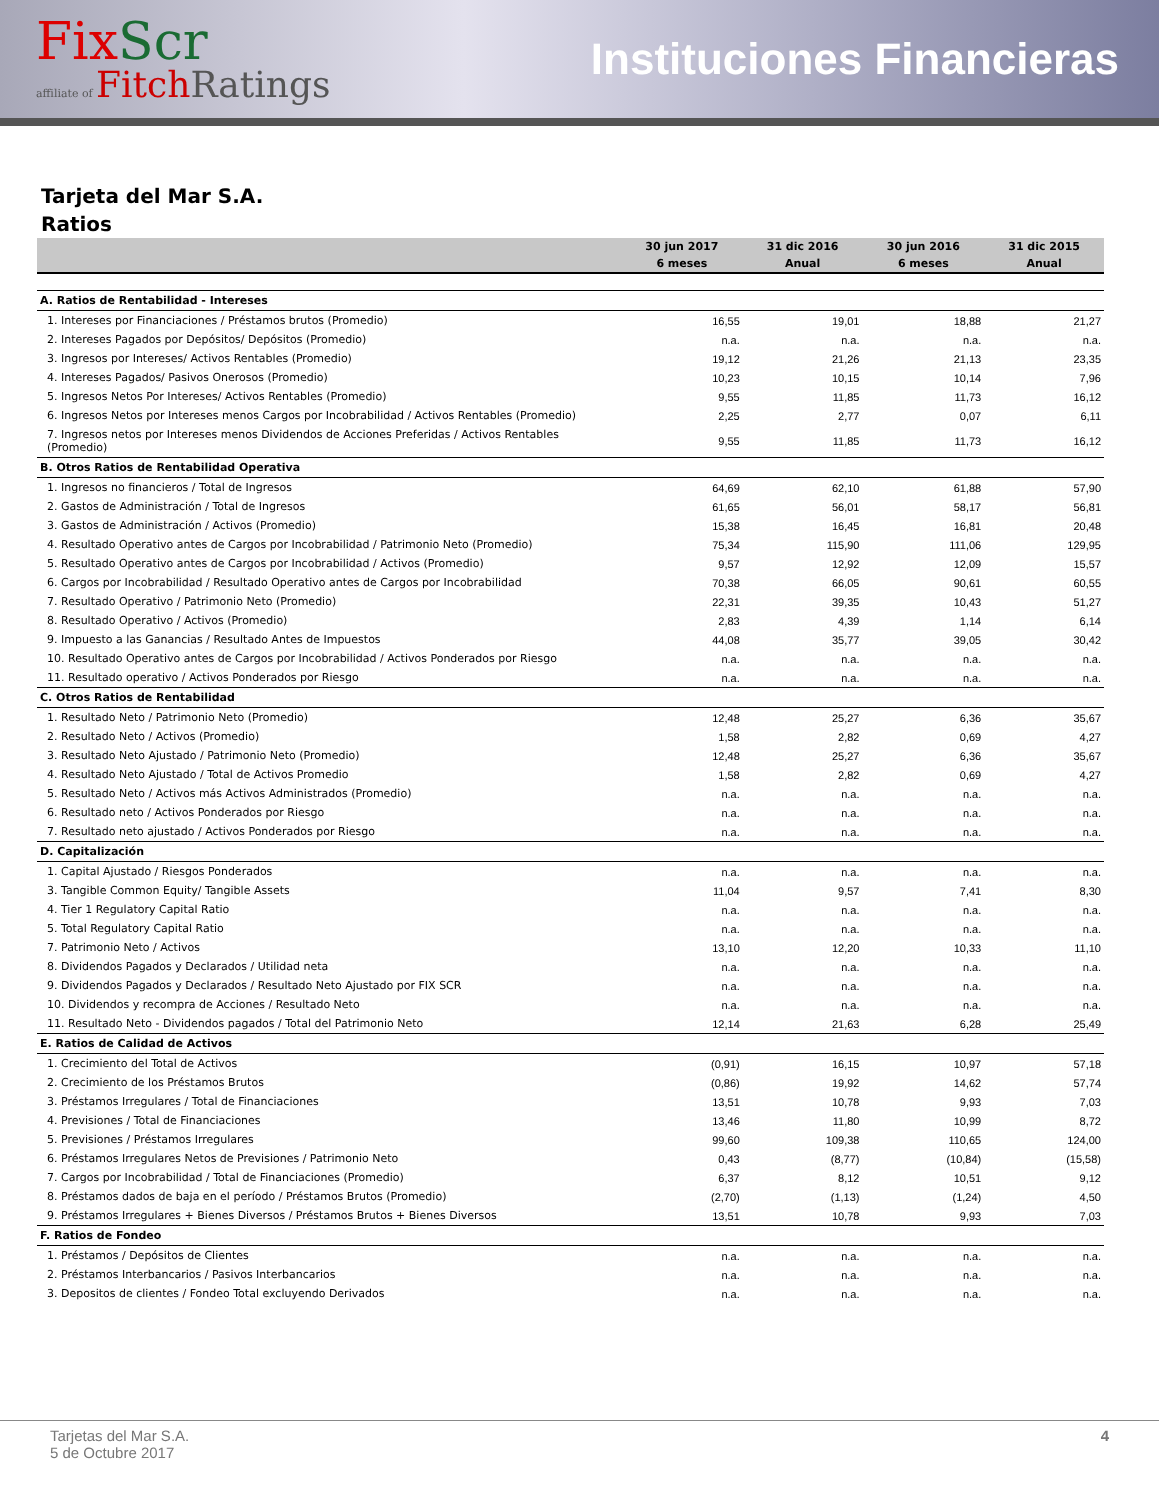FixScr
affiliate of FitchRatings
Instituciones Financieras
Tarjeta del Mar S.A.
Ratios
| | 30 jun 2017 | 31 dic 2016 | 30 jun 2016 | 31 dic 2015 |
| --- | --- | --- | --- | --- |
| | 6 meses | Anual | 6 meses | Anual |
| A. Ratios de Rentabilidad - Intereses | | | | |
| 1. Intereses por Financiaciones / Préstamos brutos (Promedio) | 16,55 | 19,01 | 18,88 | 21,27 |
| 2. Intereses Pagados por Depósitos/ Depósitos (Promedio) | n.a. | n.a. | n.a. | n.a. |
| 3. Ingresos por Intereses/ Activos Rentables (Promedio) | 19,12 | 21,26 | 21,13 | 23,35 |
| 4. Intereses Pagados/ Pasivos Onerosos (Promedio) | 10,23 | 10,15 | 10,14 | 7,96 |
| 5. Ingresos Netos Por Intereses/ Activos Rentables (Promedio) | 9,55 | 11,85 | 11,73 | 16,12 |
| 6. Ingresos Netos por Intereses menos Cargos por Incobrabilidad / Activos Rentables (Promedio) | 2,25 | 2,77 | 0,07 | 6,11 |
| 7. Ingresos netos por Intereses menos Dividendos de Acciones Preferidas / Activos Rentables (Promedio) | 9,55 | 11,85 | 11,73 | 16,12 |
| B. Otros Ratios de Rentabilidad Operativa | | | | |
| 1. Ingresos no financieros / Total de Ingresos | 64,69 | 62,10 | 61,88 | 57,90 |
| 2. Gastos de Administración / Total de Ingresos | 61,65 | 56,01 | 58,17 | 56,81 |
| 3. Gastos de Administración / Activos (Promedio) | 15,38 | 16,45 | 16,81 | 20,48 |
| 4. Resultado Operativo antes de Cargos por Incobrabilidad / Patrimonio Neto (Promedio) | 75,34 | 115,90 | 111,06 | 129,95 |
| 5. Resultado Operativo antes de Cargos por Incobrabilidad / Activos (Promedio) | 9,57 | 12,92 | 12,09 | 15,57 |
| 6. Cargos por Incobrabilidad / Resultado Operativo antes de Cargos por Incobrabilidad | 70,38 | 66,05 | 90,61 | 60,55 |
| 7. Resultado Operativo / Patrimonio Neto (Promedio) | 22,31 | 39,35 | 10,43 | 51,27 |
| 8. Resultado Operativo / Activos (Promedio) | 2,83 | 4,39 | 1,14 | 6,14 |
| 9. Impuesto a las Ganancias / Resultado Antes de Impuestos | 44,08 | 35,77 | 39,05 | 30,42 |
| 10. Resultado Operativo antes de Cargos por Incobrabilidad / Activos Ponderados por Riesgo | n.a. | n.a. | n.a. | n.a. |
| 11. Resultado operativo / Activos Ponderados por Riesgo | n.a. | n.a. | n.a. | n.a. |
| C. Otros Ratios de Rentabilidad | | | | |
| 1. Resultado Neto / Patrimonio Neto (Promedio) | 12,48 | 25,27 | 6,36 | 35,67 |
| 2. Resultado Neto / Activos (Promedio) | 1,58 | 2,82 | 0,69 | 4,27 |
| 3. Resultado Neto Ajustado / Patrimonio Neto (Promedio) | 12,48 | 25,27 | 6,36 | 35,67 |
| 4. Resultado Neto Ajustado / Total de Activos Promedio | 1,58 | 2,82 | 0,69 | 4,27 |
| 5. Resultado Neto / Activos más Activos Administrados (Promedio) | n.a. | n.a. | n.a. | n.a. |
| 6. Resultado neto / Activos Ponderados por Riesgo | n.a. | n.a. | n.a. | n.a. |
| 7. Resultado neto ajustado / Activos Ponderados por Riesgo | n.a. | n.a. | n.a. | n.a. |
| D. Capitalización | | | | |
| 1. Capital Ajustado / Riesgos Ponderados | n.a. | n.a. | n.a. | n.a. |
| 3. Tangible Common Equity/ Tangible Assets | 11,04 | 9,57 | 7,41 | 8,30 |
| 4. Tier 1 Regulatory Capital Ratio | n.a. | n.a. | n.a. | n.a. |
| 5. Total Regulatory Capital Ratio | n.a. | n.a. | n.a. | n.a. |
| 7. Patrimonio Neto / Activos | 13,10 | 12,20 | 10,33 | 11,10 |
| 8. Dividendos Pagados y Declarados / Utilidad neta | n.a. | n.a. | n.a. | n.a. |
| 9. Dividendos Pagados y Declarados / Resultado Neto Ajustado por FIX SCR | n.a. | n.a. | n.a. | n.a. |
| 10. Dividendos y recompra de Acciones / Resultado Neto | n.a. | n.a. | n.a. | n.a. |
| 11. Resultado Neto - Dividendos pagados / Total del Patrimonio Neto | 12,14 | 21,63 | 6,28 | 25,49 |
| E. Ratios de Calidad de Activos | | | | |
| 1. Crecimiento del Total de Activos | (0,91) | 16,15 | 10,97 | 57,18 |
| 2. Crecimiento de los Préstamos Brutos | (0,86) | 19,92 | 14,62 | 57,74 |
| 3. Préstamos Irregulares / Total de Financiaciones | 13,51 | 10,78 | 9,93 | 7,03 |
| 4. Previsiones / Total de Financiaciones | 13,46 | 11,80 | 10,99 | 8,72 |
| 5. Previsiones / Préstamos Irregulares | 99,60 | 109,38 | 110,65 | 124,00 |
| 6. Préstamos Irregulares Netos de Previsiones / Patrimonio Neto | 0,43 | (8,77) | (10,84) | (15,58) |
| 7. Cargos por Incobrabilidad / Total de Financiaciones (Promedio) | 6,37 | 8,12 | 10,51 | 9,12 |
| 8. Préstamos dados de baja en el período / Préstamos Brutos (Promedio) | (2,70) | (1,13) | (1,24) | 4,50 |
| 9. Préstamos Irregulares + Bienes Diversos / Préstamos Brutos + Bienes Diversos | 13,51 | 10,78 | 9,93 | 7,03 |
| F. Ratios de Fondeo | | | | |
| 1. Préstamos / Depósitos de Clientes | n.a. | n.a. | n.a. | n.a. |
| 2. Préstamos Interbancarios / Pasivos Interbancarios | n.a. | n.a. | n.a. | n.a. |
| 3. Depositos de clientes / Fondeo Total excluyendo Derivados | n.a. | n.a. | n.a. | n.a. |
Tarjetas del Mar S.A.
5 de Octubre 2017
4